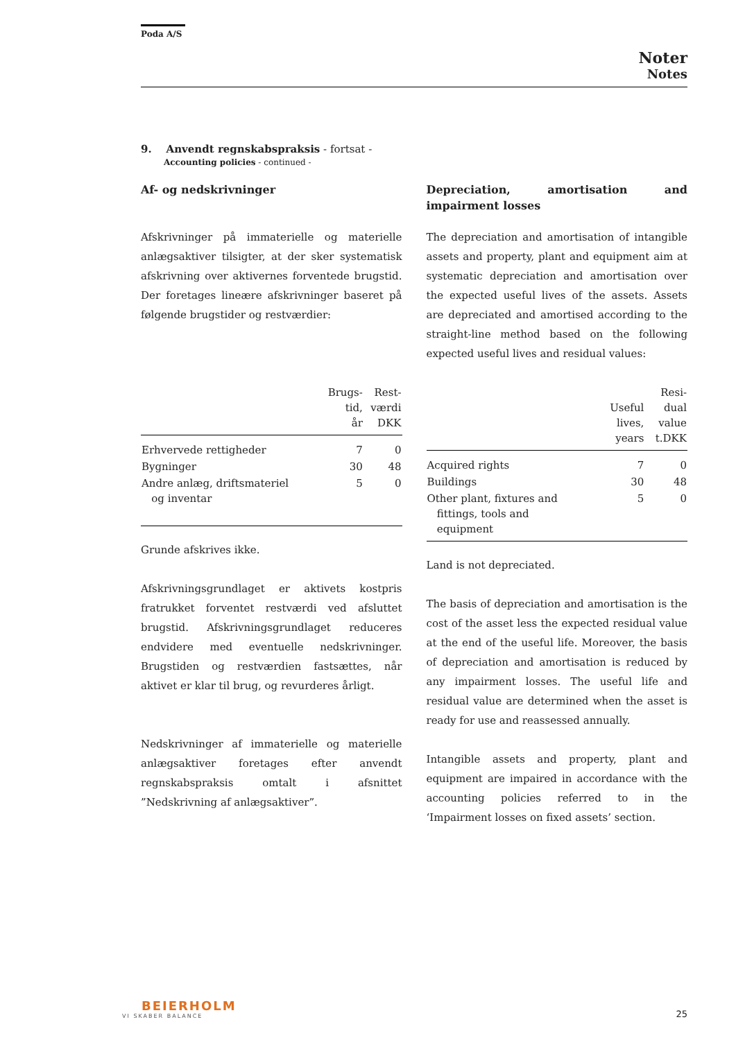Poda A/S
Noter
Notes
9. Anvendt regnskabspraksis - fortsat -
Accounting policies - continued -
Af- og nedskrivninger
Afskrivninger på immaterielle og materielle anlægsaktiver tilsigter, at der sker systematisk afskrivning over aktivernes forventede brugstid. Der foretages lineære afskrivninger baseret på følgende brugstider og restværdier:
| | Brugs- tid, år | Rest- værdi DKK |
| --- | --- | --- |
| Erhvervede rettigheder | 7 | 0 |
| Bygninger | 30 | 48 |
| Andre anlæg, driftsmateriel og inventar | 5 | 0 |
Grunde afskrives ikke.
Afskrivningsgrundlaget er aktivets kostpris fratrukket forventet restværdi ved afsluttet brugstid. Afskrivningsgrundlaget reduceres endvidere med eventuelle nedskrivninger. Brugstiden og restværdien fastsættes, når aktivet er klar til brug, og revurderes årligt.
Nedskrivninger af immaterielle og materielle anlægsaktiver foretages efter anvendt regnskabspraksis omtalt i afsnittet ”Nedskrivning af anlægsaktiver”.
Depreciation, amortisation and impairment losses
The depreciation and amortisation of intangible assets and property, plant and equipment aim at systematic depreciation and amortisation over the expected useful lives of the assets. Assets are depreciated and amortised according to the straight-line method based on the following expected useful lives and residual values:
| | Useful lives, years | Resi- dual value t.DKK |
| --- | --- | --- |
| Acquired rights | 7 | 0 |
| Buildings | 30 | 48 |
| Other plant, fixtures and fittings, tools and equipment | 5 | 0 |
Land is not depreciated.
The basis of depreciation and amortisation is the cost of the asset less the expected residual value at the end of the useful life. Moreover, the basis of depreciation and amortisation is reduced by any impairment losses. The useful life and residual value are determined when the asset is ready for use and reassessed annually.
Intangible assets and property, plant and equipment are impaired in accordance with the accounting policies referred to in the ‘Impairment losses on fixed assets’ section.
BEIERHOLM
VI SKABER BALANCE
25